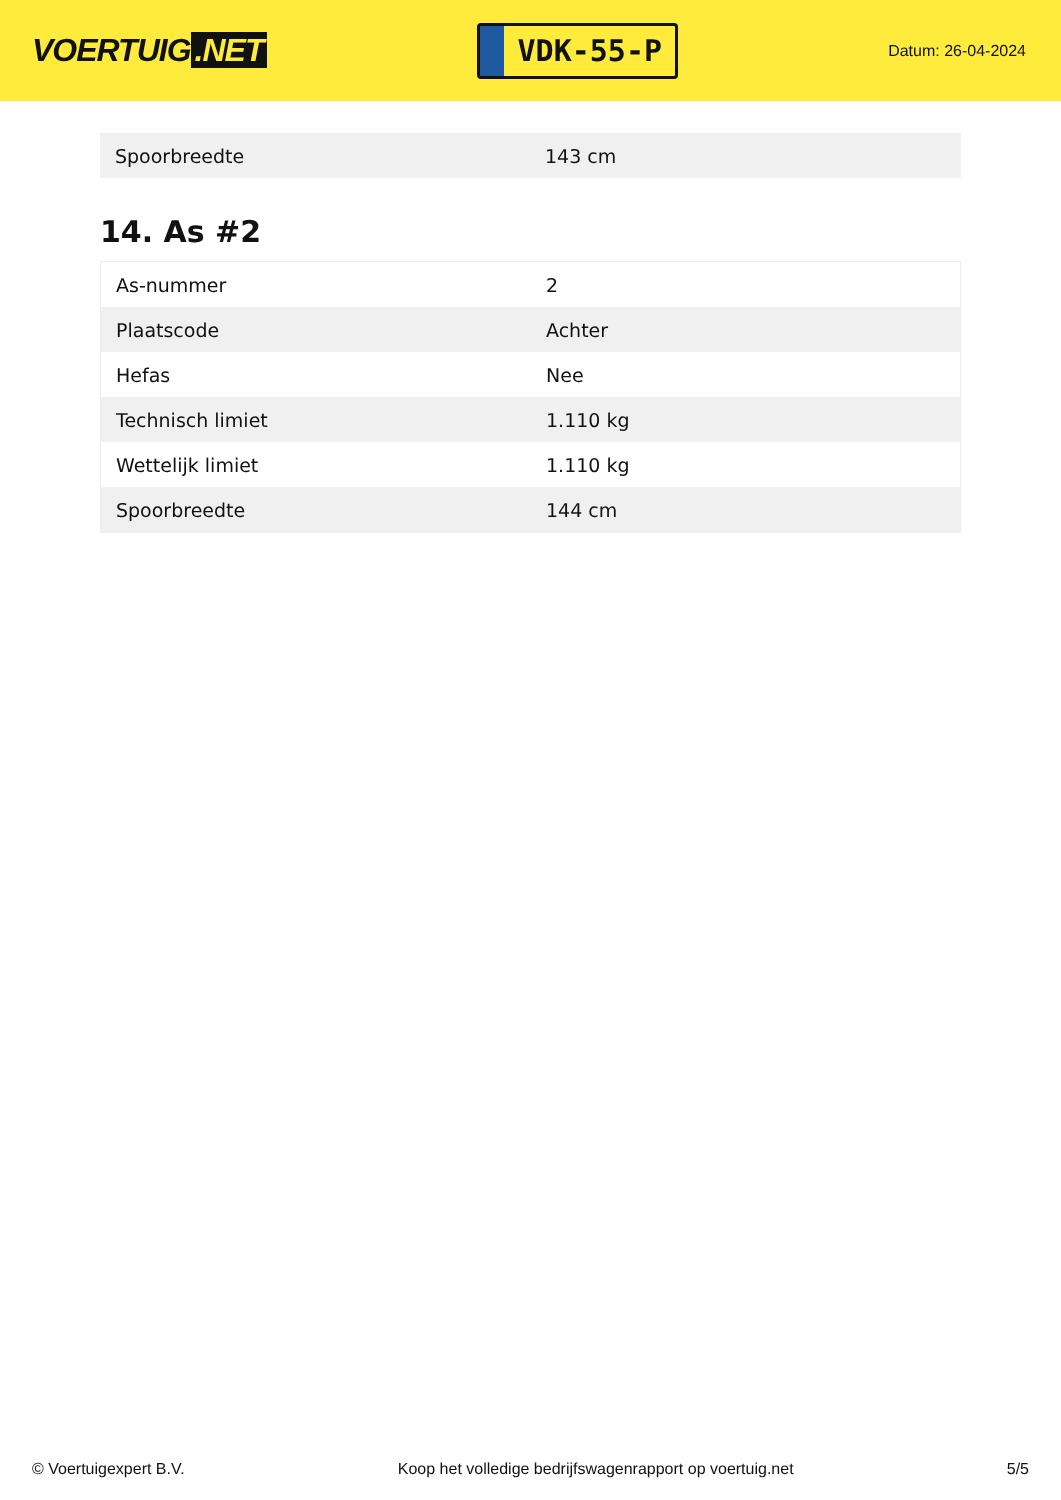VOERTUIG.NET
VDK-55-P
Datum: 26-04-2024
| Spoorbreedte | 143 cm |
14. As #2
| As-nummer | 2 |
| Plaatscode | Achter |
| Hefas | Nee |
| Technisch limiet | 1.110 kg |
| Wettelijk limiet | 1.110 kg |
| Spoorbreedte | 144 cm |
© Voertuigexpert B.V. Koop het volledige bedrijfswagenrapport op voertuig.net 5/5